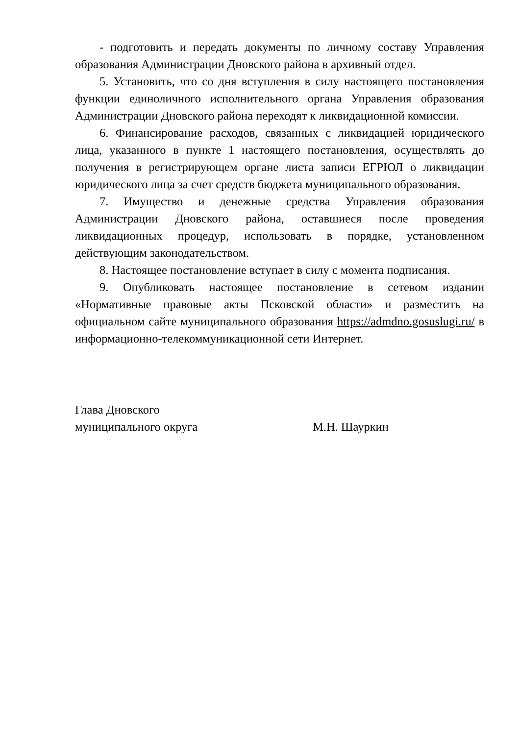- подготовить и передать документы по личному составу Управления образования Администрации Дновского района в архивный отдел.
5. Установить, что со дня вступления в силу настоящего постановления функции единоличного исполнительного органа Управления образования Администрации Дновского района переходят к ликвидационной комиссии.
6. Финансирование расходов, связанных с ликвидацией юридического лица, указанного в пункте 1 настоящего постановления, осуществлять до получения в регистрирующем органе листа записи ЕГРЮЛ о ликвидации юридического лица за счет средств бюджета муниципального образования.
7. Имущество и денежные средства Управления образования Администрации Дновского района, оставшиеся после проведения ликвидационных процедур, использовать в порядке, установленном действующим законодательством.
8. Настоящее постановление вступает в силу с момента подписания.
9. Опубликовать настоящее постановление в сетевом издании «Нормативные правовые акты Псковской области» и разместить на официальном сайте муниципального образования https://admdno.gosuslugi.ru/ в информационно-телекоммуникационной сети Интернет.
Глава Дновского
муниципального округа
М.Н. Шауркин